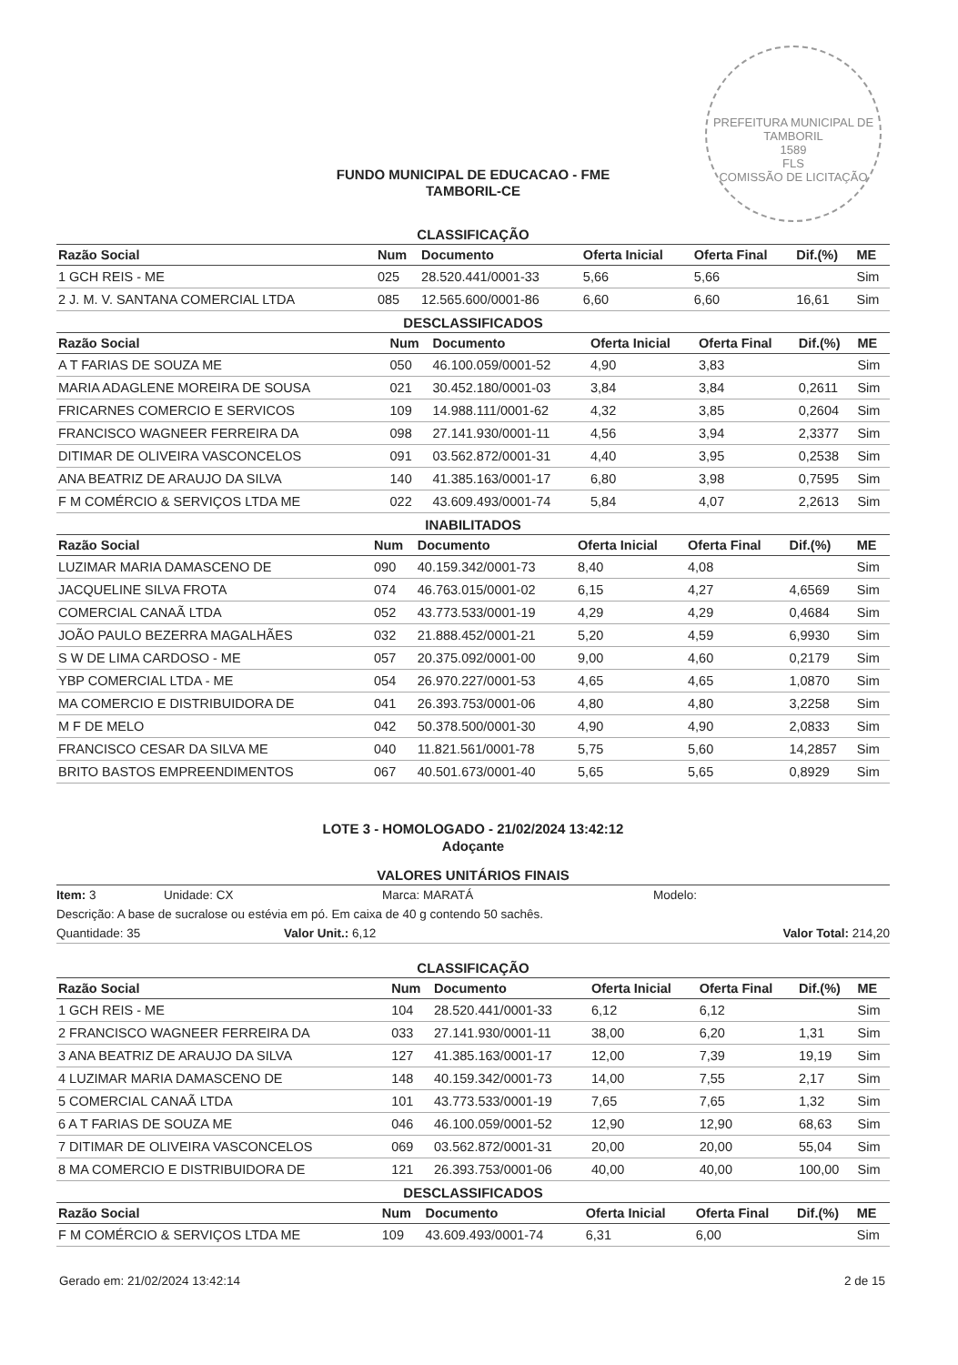PREFEITURA MUNICIPAL DE TAMBORIL
1589
FLS
COMISSÃO DE LICITAÇÃO
FUNDO MUNICIPAL DE EDUCACAO - FME
TAMBORIL-CE
CLASSIFICAÇÃO
| Razão Social | Num | Documento | Oferta Inicial | Oferta Final | Dif.(%) | ME |
| --- | --- | --- | --- | --- | --- | --- |
| 1 GCH REIS - ME | 025 | 28.520.441/0001-33 | 5,66 | 5,66 | | Sim |
| 2 J. M. V. SANTANA COMERCIAL LTDA | 085 | 12.565.600/0001-86 | 6,60 | 6,60 | 16,61 | Sim |
DESCLASSIFICADOS
| Razão Social | Num | Documento | Oferta Inicial | Oferta Final | Dif.(%) | ME |
| --- | --- | --- | --- | --- | --- | --- |
| A T FARIAS DE SOUZA ME | 050 | 46.100.059/0001-52 | 4,90 | 3,83 | | Sim |
| MARIA ADAGLENE MOREIRA DE SOUSA | 021 | 30.452.180/0001-03 | 3,84 | 3,84 | 0,2611 | Sim |
| FRICARNES COMERCIO E SERVICOS | 109 | 14.988.111/0001-62 | 4,32 | 3,85 | 0,2604 | Sim |
| FRANCISCO WAGNEER FERREIRA DA | 098 | 27.141.930/0001-11 | 4,56 | 3,94 | 2,3377 | Sim |
| DITIMAR DE OLIVEIRA VASCONCELOS | 091 | 03.562.872/0001-31 | 4,40 | 3,95 | 0,2538 | Sim |
| ANA BEATRIZ DE ARAUJO DA SILVA | 140 | 41.385.163/0001-17 | 6,80 | 3,98 | 0,7595 | Sim |
| F M COMÉRCIO & SERVIÇOS LTDA ME | 022 | 43.609.493/0001-74 | 5,84 | 4,07 | 2,2613 | Sim |
INABILITADOS
| Razão Social | Num | Documento | Oferta Inicial | Oferta Final | Dif.(%) | ME |
| --- | --- | --- | --- | --- | --- | --- |
| LUZIMAR MARIA DAMASCENO DE | 090 | 40.159.342/0001-73 | 8,40 | 4,08 | | Sim |
| JACQUELINE SILVA FROTA | 074 | 46.763.015/0001-02 | 6,15 | 4,27 | 4,6569 | Sim |
| COMERCIAL CANAÃ LTDA | 052 | 43.773.533/0001-19 | 4,29 | 4,29 | 0,4684 | Sim |
| JOÃO PAULO BEZERRA MAGALHÃES | 032 | 21.888.452/0001-21 | 5,20 | 4,59 | 6,9930 | Sim |
| S W DE LIMA CARDOSO - ME | 057 | 20.375.092/0001-00 | 9,00 | 4,60 | 0,2179 | Sim |
| YBP COMERCIAL LTDA - ME | 054 | 26.970.227/0001-53 | 4,65 | 4,65 | 1,0870 | Sim |
| MA COMERCIO E DISTRIBUIDORA DE | 041 | 26.393.753/0001-06 | 4,80 | 4,80 | 3,2258 | Sim |
| M F DE MELO | 042 | 50.378.500/0001-30 | 4,90 | 4,90 | 2,0833 | Sim |
| FRANCISCO CESAR DA SILVA ME | 040 | 11.821.561/0001-78 | 5,75 | 5,60 | 14,2857 | Sim |
| BRITO BASTOS EMPREENDIMENTOS | 067 | 40.501.673/0001-40 | 5,65 | 5,65 | 0,8929 | Sim |
LOTE 3 - HOMOLOGADO - 21/02/2024 13:42:12
Adoçante
VALORES UNITÁRIOS FINAIS
Item: 3 Unidade: CX Marca: MARATÁ Modelo:
Descrição: A base de sucralose ou estévia em pó. Em caixa de 40 g contendo 50 sachês.
Quantidade: 35 Valor Unit.: 6,12 Valor Total: 214,20
CLASSIFICAÇÃO
| Razão Social | Num | Documento | Oferta Inicial | Oferta Final | Dif.(%) | ME |
| --- | --- | --- | --- | --- | --- | --- |
| 1 GCH REIS - ME | 104 | 28.520.441/0001-33 | 6,12 | 6,12 | | Sim |
| 2 FRANCISCO WAGNEER FERREIRA DA | 033 | 27.141.930/0001-11 | 38,00 | 6,20 | 1,31 | Sim |
| 3 ANA BEATRIZ DE ARAUJO DA SILVA | 127 | 41.385.163/0001-17 | 12,00 | 7,39 | 19,19 | Sim |
| 4 LUZIMAR MARIA DAMASCENO DE | 148 | 40.159.342/0001-73 | 14,00 | 7,55 | 2,17 | Sim |
| 5 COMERCIAL CANAÃ LTDA | 101 | 43.773.533/0001-19 | 7,65 | 7,65 | 1,32 | Sim |
| 6 A T FARIAS DE SOUZA ME | 046 | 46.100.059/0001-52 | 12,90 | 12,90 | 68,63 | Sim |
| 7 DITIMAR DE OLIVEIRA VASCONCELOS | 069 | 03.562.872/0001-31 | 20,00 | 20,00 | 55,04 | Sim |
| 8 MA COMERCIO E DISTRIBUIDORA DE | 121 | 26.393.753/0001-06 | 40,00 | 40,00 | 100,00 | Sim |
DESCLASSIFICADOS
| Razão Social | Num | Documento | Oferta Inicial | Oferta Final | Dif.(%) | ME |
| --- | --- | --- | --- | --- | --- | --- |
| F M COMÉRCIO & SERVIÇOS LTDA ME | 109 | 43.609.493/0001-74 | 6,31 | 6,00 | | Sim |
Gerado em: 21/02/2024 13:42:14 2 de 15